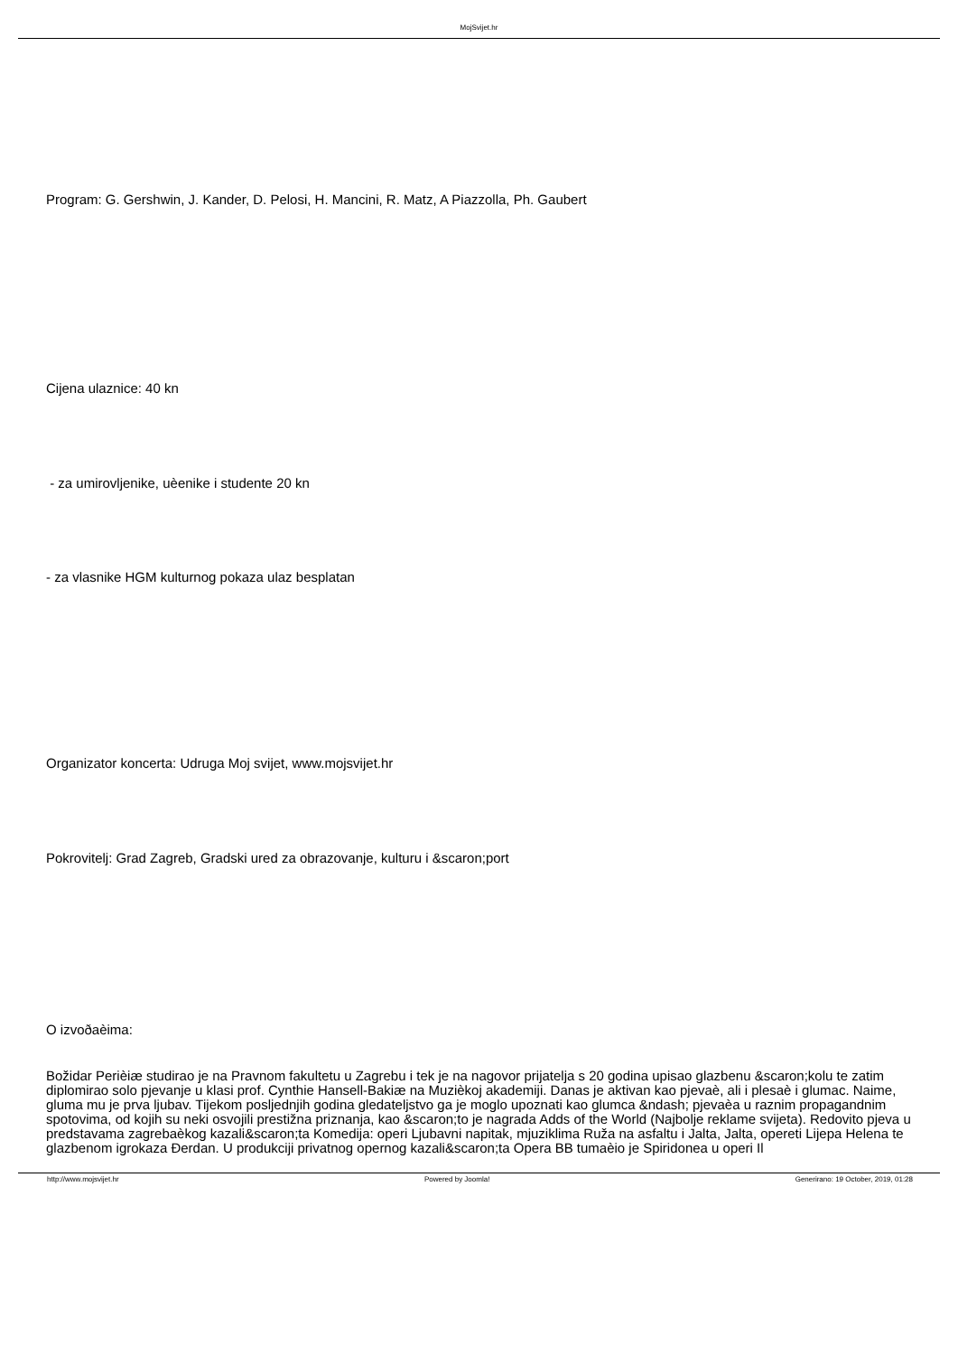MojSvijet.hr
Program: G. Gershwin, J. Kander, D. Pelosi, H. Mancini, R. Matz, A Piazzolla, Ph. Gaubert
Cijena ulaznice: 40 kn
- za umirovljenike, uèenike i studente 20 kn
- za vlasnike HGM kulturnog pokaza ulaz besplatan
Organizator koncerta: Udruga Moj svijet, www.mojsvijet.hr
Pokrovitelj: Grad Zagreb, Gradski ured za obrazovanje, kulturu i &scaron;port
O izvoðaèima:
Božidar Perièiæ studirao je na Pravnom fakultetu u Zagrebu i tek je na nagovor prijatelja s 20 godina upisao glazbenu &scaron;kolu te zatim diplomirao solo pjevanje u klasi prof. Cynthie Hansell-Bakiæ na Muzièkoj akademiji. Danas je aktivan kao pjevaè, ali i plesaè i glumac. Naime, gluma mu je prva ljubav. Tijekom posljednjih godina gledateljstvo ga je moglo upoznati kao glumca &ndash; pjevaèa u raznim propagandnim spotovima, od kojih su neki osvojili prestižna priznanja, kao &scaron;to je nagrada Adds of the World (Najbolje reklame svijeta). Redovito pjeva u predstavama zagrebaèkog kazali&scaron;ta Komedija: operi Ljubavni napitak, mjuziklima Ruža na asfaltu i Jalta, Jalta, opereti Lijepa Helena te glazbenom igrokaza Đerdan. U produkciji privatnog opernog kazali&scaron;ta Opera BB tumaèio je Spiridonea u operi Il
http://www.mojsvijet.hr Powered by Joomla! Generirano: 19 October, 2019, 01:28